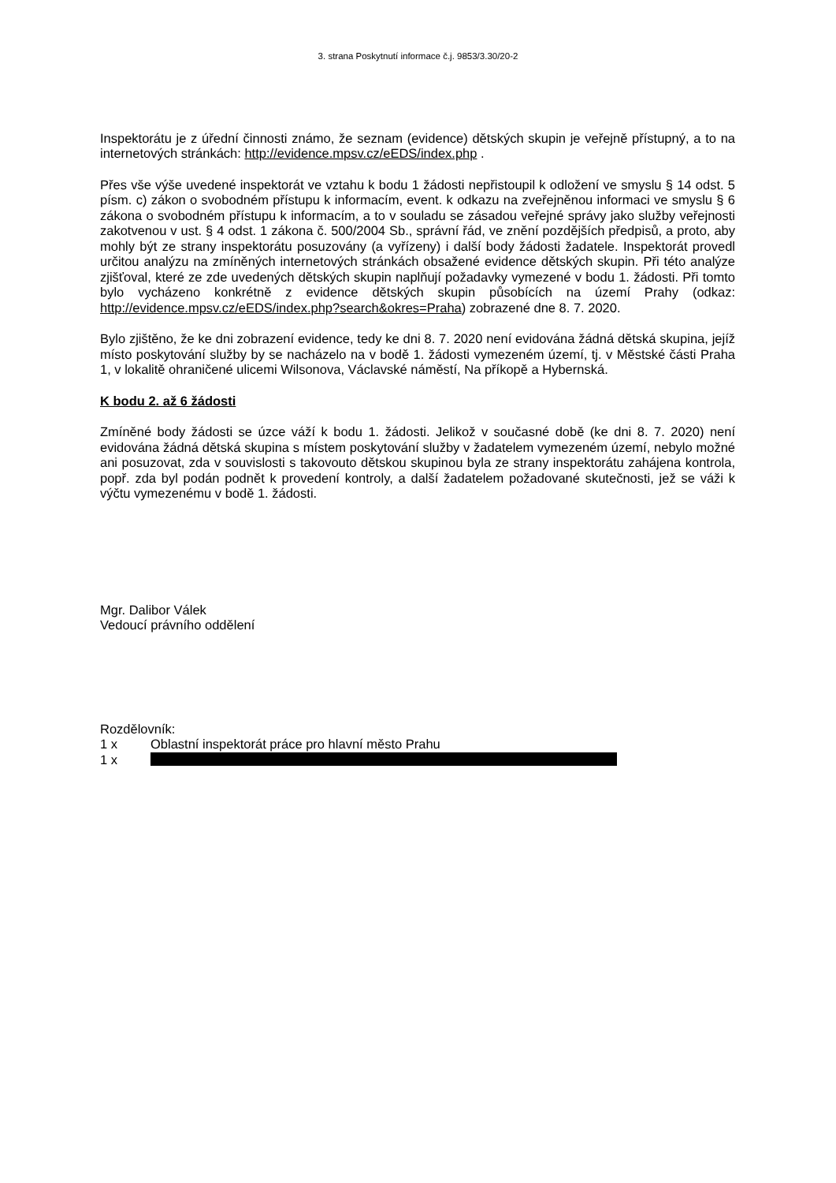3. strana Poskytnutí informace č.j. 9853/3.30/20-2
Inspektorátu je z úřední činnosti známo, že seznam (evidence) dětských skupin je veřejně přístupný, a to na internetových stránkách: http://evidence.mpsv.cz/eEDS/index.php .
Přes vše výše uvedené inspektorát ve vztahu k bodu 1 žádosti nepřistoupil k odložení ve smyslu § 14 odst. 5 písm. c) zákon o svobodném přístupu k informacím, event. k odkazu na zveřejněnou informaci ve smyslu § 6 zákona o svobodném přístupu k informacím, a to v souladu se zásadou veřejné správy jako služby veřejnosti zakotvenou v ust. § 4 odst. 1 zákona č. 500/2004 Sb., správní řád, ve znění pozdějších předpisů, a proto, aby mohly být ze strany inspektorátu posuzovány (a vyřízeny) i další body žádosti žadatele. Inspektorát provedl určitou analýzu na zmíněných internetových stránkách obsažené evidence dětských skupin. Při této analýze zjišťoval, které ze zde uvedených dětských skupin naplňují požadavky vymezené v bodu 1. žádosti. Při tomto bylo vycházeno konkrétně z evidence dětských skupin působících na území Prahy (odkaz: http://evidence.mpsv.cz/eEDS/index.php?search&okres=Praha) zobrazené dne 8. 7. 2020.
Bylo zjištěno, že ke dni zobrazení evidence, tedy ke dni 8. 7. 2020 není evidována žádná dětská skupina, jejíž místo poskytování služby by se nacházelo na v bodě 1. žádosti vymezeném území, tj. v Městské části Praha 1, v lokalitě ohraničené ulicemi Wilsonova, Václavské náměstí, Na příkopě a Hybernská.
K bodu 2. až 6 žádosti
Zmíněné body žádosti se úzce váží k bodu 1. žádosti. Jelikož v současné době (ke dni 8. 7. 2020) není evidována žádná dětská skupina s místem poskytování služby v žadatelem vymezeném území, nebylo možné ani posuzovat, zda v souvislosti s takovouto dětskou skupinou byla ze strany inspektorátu zahájena kontrola, popř. zda byl podán podnět k provedení kontroly, a další žadatelem požadované skutečnosti, jež se váži k výčtu vymezenému v bodě 1. žádosti.
Mgr. Dalibor Válek
Vedoucí právního oddělení
Rozdělovník:
1 x Oblastní inspektorát práce pro hlavní město Prahu
1 x